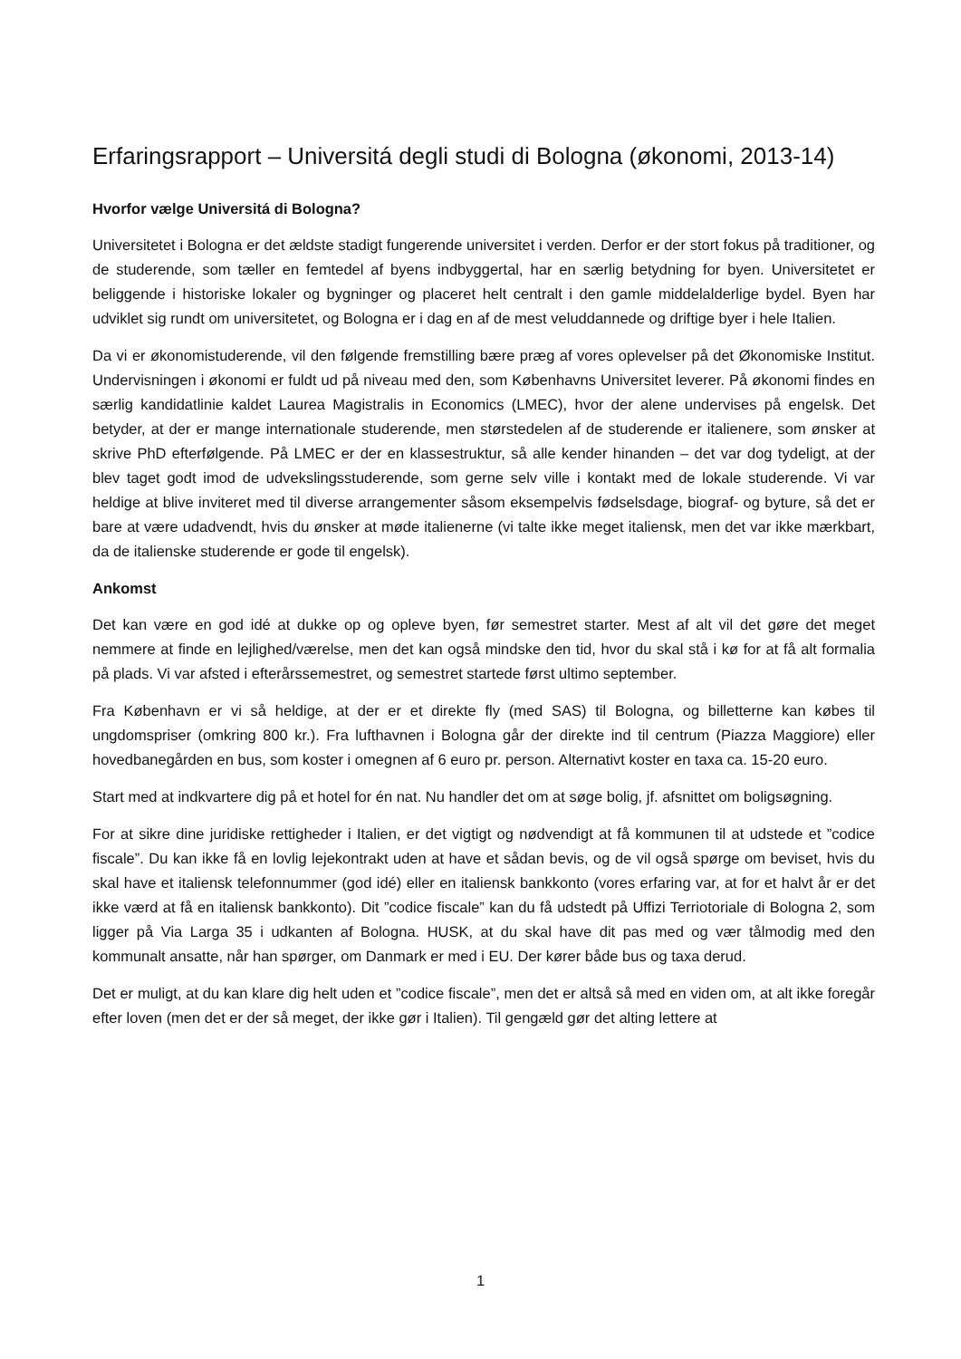Erfaringsrapport – Universitá degli studi di Bologna (økonomi, 2013-14)
Hvorfor vælge Universitá di Bologna?
Universitetet i Bologna er det ældste stadigt fungerende universitet i verden. Derfor er der stort fokus på traditioner, og de studerende, som tæller en femtedel af byens indbyggertal, har en særlig betydning for byen. Universitetet er beliggende i historiske lokaler og bygninger og placeret helt centralt i den gamle middelalderlige bydel. Byen har udviklet sig rundt om universitetet, og Bologna er i dag en af de mest veluddannede og driftige byer i hele Italien.
Da vi er økonomistuderende, vil den følgende fremstilling bære præg af vores oplevelser på det Økonomiske Institut. Undervisningen i økonomi er fuldt ud på niveau med den, som Københavns Universitet leverer. På økonomi findes en særlig kandidatlinie kaldet Laurea Magistralis in Economics (LMEC), hvor der alene undervises på engelsk. Det betyder, at der er mange internationale studerende, men størstedelen af de studerende er italienere, som ønsker at skrive PhD efterfølgende. På LMEC er der en klassestruktur, så alle kender hinanden – det var dog tydeligt, at der blev taget godt imod de udvekslingsstuderende, som gerne selv ville i kontakt med de lokale studerende. Vi var heldige at blive inviteret med til diverse arrangementer såsom eksempelvis fødselsdage, biograf- og byture, så det er bare at være udadvendt, hvis du ønsker at møde italienerne (vi talte ikke meget italiensk, men det var ikke mærkbart, da de italienske studerende er gode til engelsk).
Ankomst
Det kan være en god idé at dukke op og opleve byen, før semestret starter. Mest af alt vil det gøre det meget nemmere at finde en lejlighed/værelse, men det kan også mindske den tid, hvor du skal stå i kø for at få alt formalia på plads. Vi var afsted i efterårssemestret, og semestret startede først ultimo september.
Fra København er vi så heldige, at der er et direkte fly (med SAS) til Bologna, og billetterne kan købes til ungdomspriser (omkring 800 kr.). Fra lufthavnen i Bologna går der direkte ind til centrum (Piazza Maggiore) eller hovedbanegården en bus, som koster i omegnen af 6 euro pr. person. Alternativt koster en taxa ca. 15-20 euro.
Start med at indkvartere dig på et hotel for én nat. Nu handler det om at søge bolig, jf. afsnittet om boligsøgning.
For at sikre dine juridiske rettigheder i Italien, er det vigtigt og nødvendigt at få kommunen til at udstede et ”codice fiscale”. Du kan ikke få en lovlig lejekontrakt uden at have et sådan bevis, og de vil også spørge om beviset, hvis du skal have et italiensk telefonnummer (god idé) eller en italiensk bankkonto (vores erfaring var, at for et halvt år er det ikke værd at få en italiensk bankkonto). Dit ”codice fiscale” kan du få udstedt på Uffizi Terriotoriale di Bologna 2, som ligger på Via Larga 35 i udkanten af Bologna. HUSK, at du skal have dit pas med og vær tålmodig med den kommunalt ansatte, når han spørger, om Danmark er med i EU. Der kører både bus og taxa derud.
Det er muligt, at du kan klare dig helt uden et ”codice fiscale”, men det er altså så med en viden om, at alt ikke foregår efter loven (men det er der så meget, der ikke gør i Italien). Til gengæld gør det alting lettere at
1